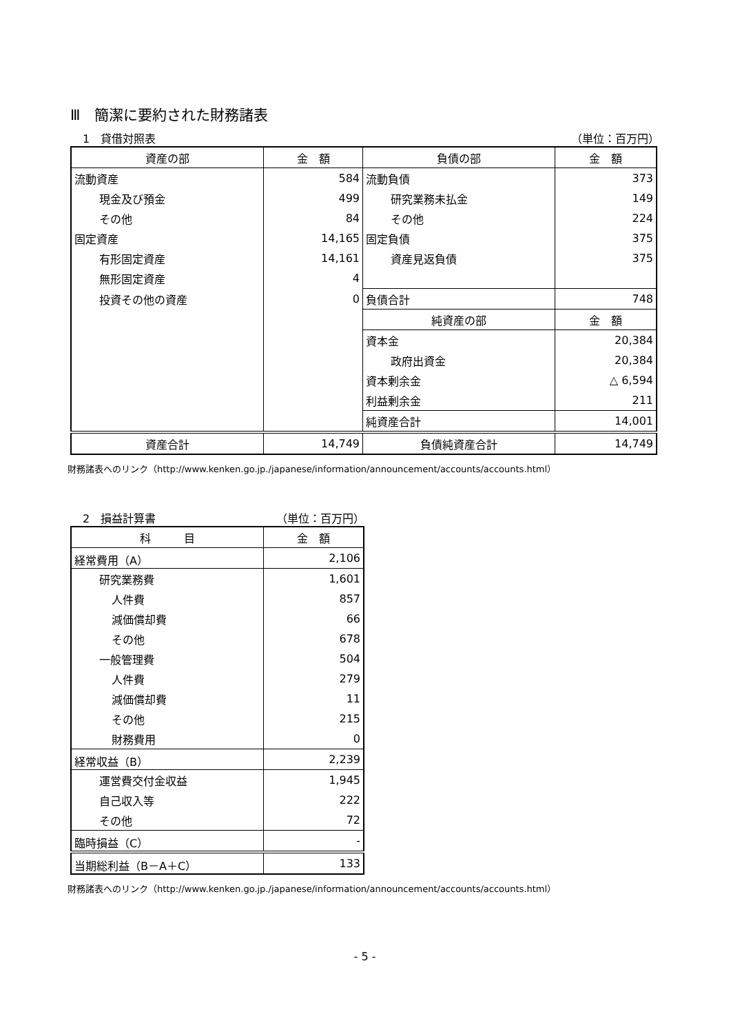Ⅲ　簡潔に要約された財務諸表
1　貸借対照表 （単位：百万円）
| 資産の部 | 金 額 | 負債の部 | 金 額 |
| --- | --- | --- | --- |
| 流動資産 | 584 | 流動負債 | 373 |
| 現金及び預金 | 499 | 研究業務未払金 | 149 |
| その他 | 84 | その他 | 224 |
| 固定資産 | 14,165 | 固定負債 | 375 |
| 有形固定資産 | 14,161 | 資産見返負債 | 375 |
| 無形固定資産 | 4 | | |
| 投資その他の資産 | 0 | 負債合計 | 748 |
| | | 純資産の部 | 金 額 |
| | | 資本金 | 20,384 |
| | | 政府出資金 | 20,384 |
| | | 資本剰余金 | △ 6,594 |
| | | 利益剰余金 | 211 |
| | | 純資産合計 | 14,001 |
| 資産合計 | 14,749 | 負債純資産合計 | 14,749 |
財務諸表へのリンク（http://www.kenken.go.jp./japanese/information/announcement/accounts/accounts.html）
2　損益計算書 （単位：百万円）
| 科 目 | 金 額 |
| --- | --- |
| 経常費用（A） | 2,106 |
| 研究業務費 | 1,601 |
| 人件費 | 857 |
| 減価償却費 | 66 |
| その他 | 678 |
| 一般管理費 | 504 |
| 人件費 | 279 |
| 減価償却費 | 11 |
| その他 | 215 |
| 財務費用 | 0 |
| 経常収益（B） | 2,239 |
| 運営費交付金収益 | 1,945 |
| 自己収入等 | 222 |
| その他 | 72 |
| 臨時損益（C） | - |
| 当期総利益（B－A＋C） | 133 |
財務諸表へのリンク（http://www.kenken.go.jp./japanese/information/announcement/accounts/accounts.html）
- 5 -